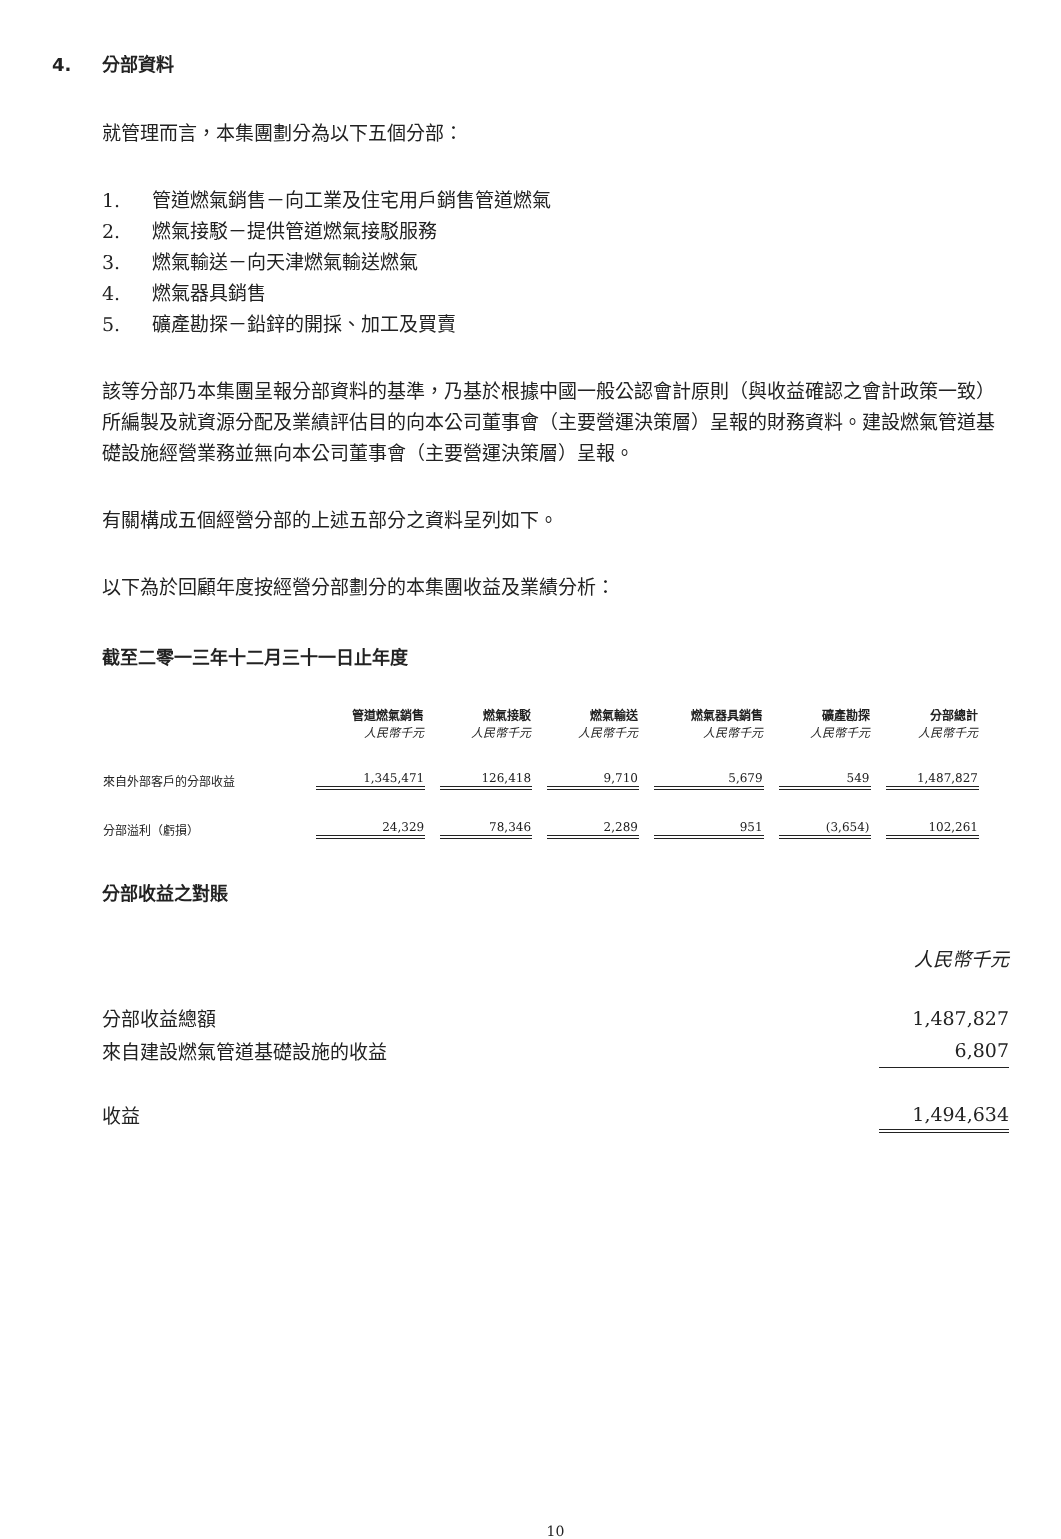4. 分部資料
就管理而言，本集團劃分為以下五個分部：
1. 管道燃氣銷售－向工業及住宅用戶銷售管道燃氣
2. 燃氣接駁－提供管道燃氣接駁服務
3. 燃氣輸送－向天津燃氣輸送燃氣
4. 燃氣器具銷售
5. 礦產勘探－鉛鋅的開採、加工及買賣
該等分部乃本集團呈報分部資料的基準，乃基於根據中國一般公認會計原則（與收益確認之會計政策一致）所編製及就資源分配及業績評估目的向本公司董事會（主要營運決策層）呈報的財務資料。建設燃氣管道基礎設施經營業務並無向本公司董事會（主要營運決策層）呈報。
有關構成五個經營分部的上述五部分之資料呈列如下。
以下為於回顧年度按經營分部劃分的本集團收益及業績分析：
截至二零一三年十二月三十一日止年度
| | 管道燃氣銷售 人民幣千元 | 燃氣接駁 人民幣千元 | 燃氣輸送 人民幣千元 | 燃氣器具銷售 人民幣千元 | 礦產勘探 人民幣千元 | 分部總計 人民幣千元 |
| --- | --- | --- | --- | --- | --- | --- |
| 來自外部客戶的分部收益 | 1,345,471 | 126,418 | 9,710 | 5,679 | 549 | 1,487,827 |
| 分部溢利（虧損） | 24,329 | 78,346 | 2,289 | 951 | (3,654) | 102,261 |
分部收益之對賬
| | 人民幣千元 |
| 分部收益總額 | 1,487,827 |
| 來自建設燃氣管道基礎設施的收益 | 6,807 |
| 收益 | 1,494,634 |
10